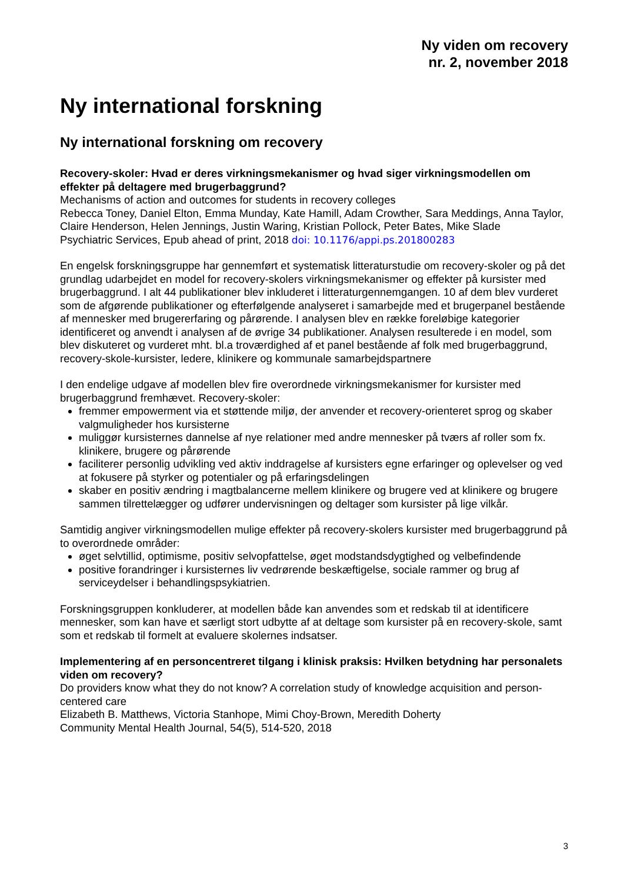Ny viden om recovery
nr. 2, november 2018
Ny international forskning
Ny international forskning om recovery
Recovery-skoler: Hvad er deres virkningsmekanismer og hvad siger virkningsmodellen om effekter på deltagere med brugerbaggrund?
Mechanisms of action and outcomes for students in recovery colleges
Rebecca Toney, Daniel Elton, Emma Munday, Kate Hamill, Adam Crowther, Sara Meddings, Anna Taylor, Claire Henderson, Helen Jennings, Justin Waring, Kristian Pollock, Peter Bates, Mike Slade
Psychiatric Services, Epub ahead of print, 2018 doi: 10.1176/appi.ps.201800283
En engelsk forskningsgruppe har gennemført et systematisk litteraturstudie om recovery-skoler og på det grundlag udarbejdet en model for recovery-skolers virkningsmekanismer og effekter på kursister med brugerbaggrund. I alt 44 publikationer blev inkluderet i litteraturgennemgangen. 10 af dem blev vurderet som de afgørende publikationer og efterfølgende analyseret i samarbejde med et brugerpanel bestående af mennesker med brugererfaring og pårørende. I analysen blev en række foreløbige kategorier identificeret og anvendt i analysen af de øvrige 34 publikationer. Analysen resulterede i en model, som blev diskuteret og vurderet mht. bl.a troværdighed af et panel bestående af folk med brugerbaggrund, recovery-skole-kursister, ledere, klinikere og kommunale samarbejdspartnere
I den endelige udgave af modellen blev fire overordnede virkningsmekanismer for kursister med brugerbaggrund fremhævet. Recovery-skoler:
fremmer empowerment via et støttende miljø, der anvender et recovery-orienteret sprog og skaber valgmuligheder hos kursisterne
muliggør kursisternes dannelse af nye relationer med andre mennesker på tværs af roller som fx. klinikere, brugere og pårørende
faciliterer personlig udvikling ved aktiv inddragelse af kursisters egne erfaringer og oplevelser og ved at fokusere på styrker og potentialer og på erfaringsdelingen
skaber en positiv ændring i magtbalancerne mellem klinikere og brugere ved at klinikere og brugere sammen tilrettelægger og udfører undervisningen og deltager som kursister på lige vilkår.
Samtidig angiver virkningsmodellen mulige effekter på recovery-skolers kursister med brugerbaggrund på to overordnede områder:
øget selvtillid, optimisme, positiv selvopfattelse, øget modstandsdygtighed og velbefindende
positive forandringer i kursisternes liv vedrørende beskæftigelse, sociale rammer og brug af serviceydelser i behandlingspsykiatrien.
Forskningsgruppen konkluderer, at modellen både kan anvendes som et redskab til at identificere mennesker, som kan have et særligt stort udbytte af at deltage som kursister på en recovery-skole, samt som et redskab til formelt at evaluere skolernes indsatser.
Implementering af en personcentreret tilgang i klinisk praksis: Hvilken betydning har personalets viden om recovery?
Do providers know what they do not know? A correlation study of knowledge acquisition and person-centered care
Elizabeth B. Matthews, Victoria Stanhope, Mimi Choy-Brown, Meredith Doherty
Community Mental Health Journal, 54(5), 514-520, 2018
3